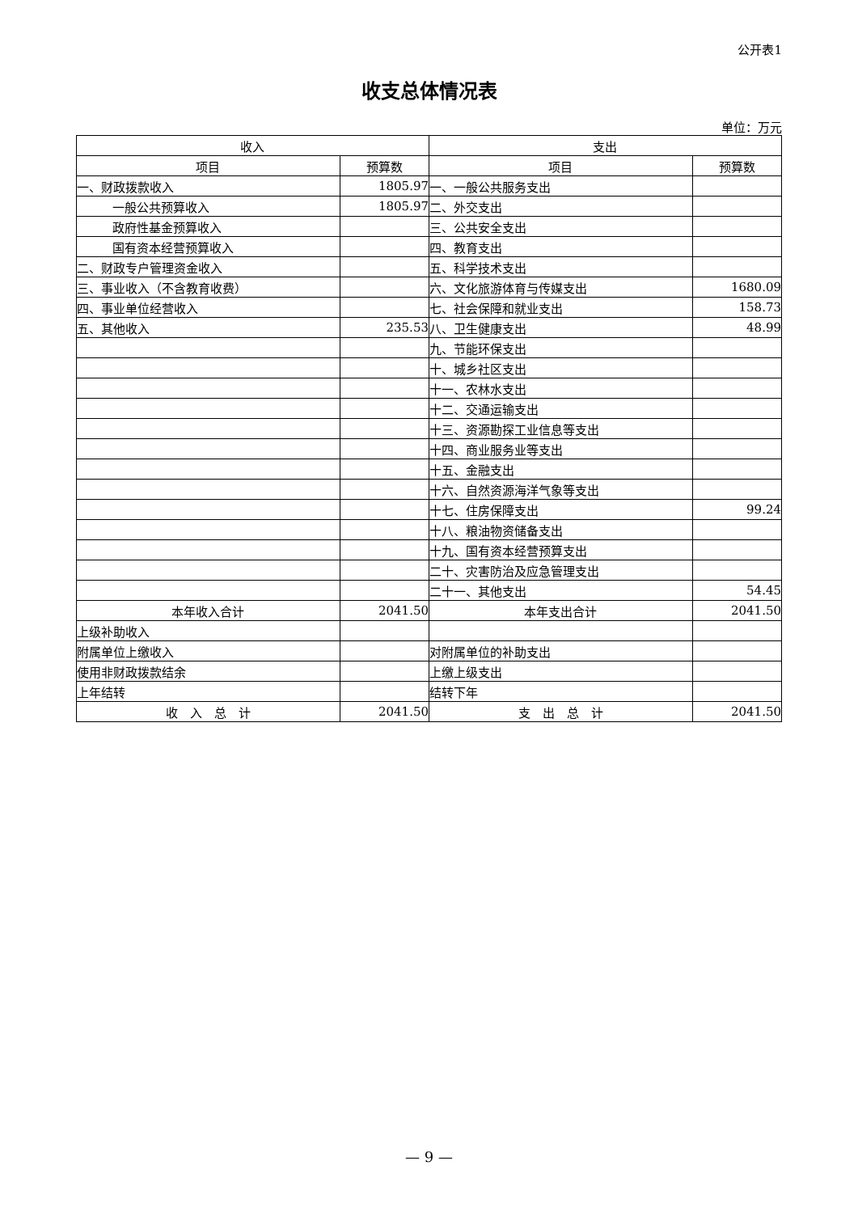公开表1
收支总体情况表
单位：万元
| 收入 | | 支出 | |
| --- | --- | --- | --- |
| 项目 | 预算数 | 项目 | 预算数 |
| 一、财政拨款收入 | 1805.97 | 一、一般公共服务支出 | |
| 一般公共预算收入 | 1805.97 | 二、外交支出 | |
| 政府性基金预算收入 | | 三、公共安全支出 | |
| 国有资本经营预算收入 | | 四、教育支出 | |
| 二、财政专户管理资金收入 | | 五、科学技术支出 | |
| 三、事业收入（不含教育收费） | | 六、文化旅游体育与传媒支出 | 1680.09 |
| 四、事业单位经营收入 | | 七、社会保障和就业支出 | 158.73 |
| 五、其他收入 | 235.53 | 八、卫生健康支出 | 48.99 |
| | | 九、节能环保支出 | |
| | | 十、城乡社区支出 | |
| | | 十一、农林水支出 | |
| | | 十二、交通运输支出 | |
| | | 十三、资源勘探工业信息等支出 | |
| | | 十四、商业服务业等支出 | |
| | | 十五、金融支出 | |
| | | 十六、自然资源海洋气象等支出 | |
| | | 十七、住房保障支出 | 99.24 |
| | | 十八、粮油物资储备支出 | |
| | | 十九、国有资本经营预算支出 | |
| | | 二十、灾害防治及应急管理支出 | |
| | | 二十一、其他支出 | 54.45 |
| 本年收入合计 | 2041.50 | 本年支出合计 | 2041.50 |
| 上级补助收入 | | | |
| 附属单位上缴收入 | | 对附属单位的补助支出 | |
| 使用非财政拨款结余 | | 上缴上级支出 | |
| 上年结转 | | 结转下年 | |
| 收 入 总 计 | 2041.50 | 支 出 总 计 | 2041.50 |
— 9 —